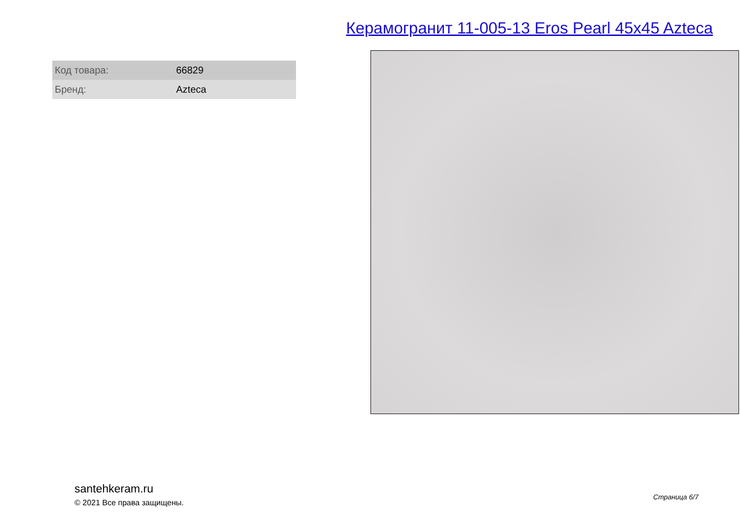Керамогранит 11-005-13 Eros Pearl 45x45 Azteca
| Код товара: | 66829 |
| Бренд: | Azteca |
santehkeram.ru
© 2021 Все права защищены.
Страница 6/7